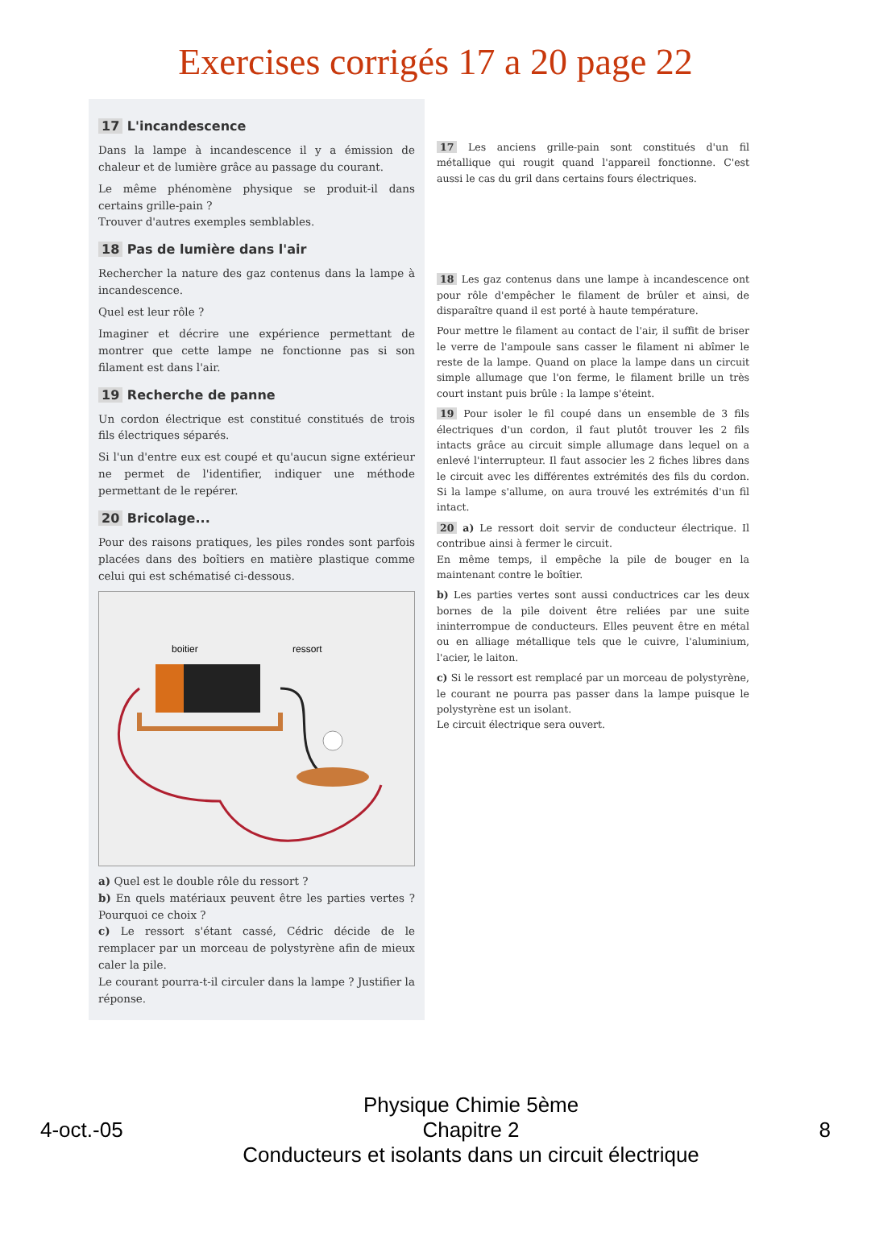Exercises corrigés 17 a 20 page 22
17 L'incandescence
Dans la lampe à incandescence il y a émission de chaleur et de lumière grâce au passage du courant.
Le même phénomène physique se produit-il dans certains grille-pain ?
Trouver d'autres exemples semblables.
18 Pas de lumière dans l'air
Rechercher la nature des gaz contenus dans la lampe à incandescence.
Quel est leur rôle ?
Imaginer et décrire une expérience permettant de montrer que cette lampe ne fonctionne pas si son filament est dans l'air.
19 Recherche de panne
Un cordon électrique est constitué constitués de trois fils électriques séparés.
Si l'un d'entre eux est coupé et qu'aucun signe extérieur ne permet de l'identifier, indiquer une méthode permettant de le repérer.
20 Bricolage...
Pour des raisons pratiques, les piles rondes sont parfois placées dans des boîtiers en matière plastique comme celui qui est schématisé ci-dessous.
boitier
ressort
a) Quel est le double rôle du ressort ?
b) En quels matériaux peuvent être les parties vertes ? Pourquoi ce choix ?
c) Le ressort s'étant cassé, Cédric décide de le remplacer par un morceau de polystyrène afin de mieux caler la pile.
Le courant pourra-t-il circuler dans la lampe ? Justifier la réponse.
17 Les anciens grille-pain sont constitués d'un fil métallique qui rougit quand l'appareil fonctionne. C'est aussi le cas du gril dans certains fours électriques.
18 Les gaz contenus dans une lampe à incandescence ont pour rôle d'empêcher le filament de brûler et ainsi, de disparaître quand il est porté à haute température.
Pour mettre le filament au contact de l'air, il suffit de briser le verre de l'ampoule sans casser le filament ni abîmer le reste de la lampe. Quand on place la lampe dans un circuit simple allumage que l'on ferme, le filament brille un très court instant puis brûle : la lampe s'éteint.
19 Pour isoler le fil coupé dans un ensemble de 3 fils électriques d'un cordon, il faut plutôt trouver les 2 fils intacts grâce au circuit simple allumage dans lequel on a enlevé l'interrupteur. Il faut associer les 2 fiches libres dans le circuit avec les différentes extrémités des fils du cordon. Si la lampe s'allume, on aura trouvé les extrémités d'un fil intact.
20 a) Le ressort doit servir de conducteur électrique. Il contribue ainsi à fermer le circuit.
En même temps, il empêche la pile de bouger en la maintenant contre le boîtier.
b) Les parties vertes sont aussi conductrices car les deux bornes de la pile doivent être reliées par une suite ininterrompue de conducteurs. Elles peuvent être en métal ou en alliage métallique tels que le cuivre, l'aluminium, l'acier, le laiton.
c) Si le ressort est remplacé par un morceau de polystyrène, le courant ne pourra pas passer dans la lampe puisque le polystyrène est un isolant.
Le circuit électrique sera ouvert.
4-oct.-05
Physique Chimie 5ème
Chapitre 2
Conducteurs et isolants dans un circuit électrique
8